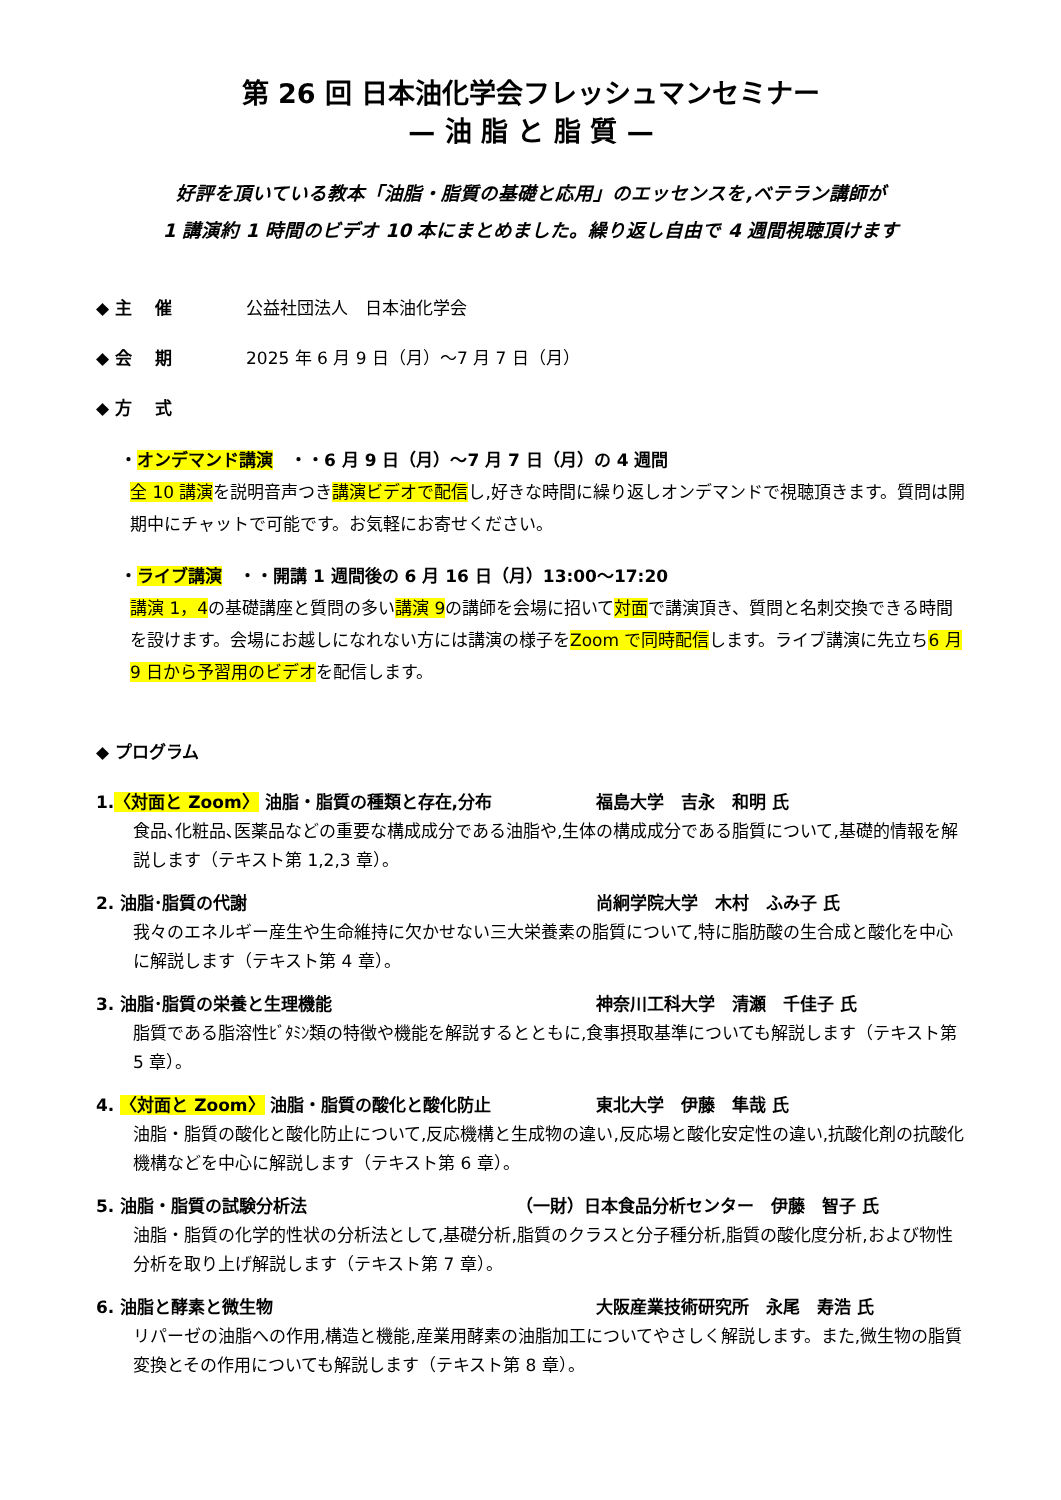第 26 回 日本油化学会フレッシュマンセミナー
— 油 脂 と 脂 質 —
好評を頂いている教本「油脂・脂質の基礎と応用」のエッセンスを,ベテラン講師が
1 講演約 1 時間のビデオ 10 本にまとめました。繰り返し自由で 4 週間視聴頂けます
◆ 主　 催 公益社団法人　日本油化学会
◆ 会　 期 2025 年 6 月 9 日（月）～7 月 7 日（月）
◆ 方　 式
・オンデマンド講演　・・6 月 9 日（月）～7 月 7 日（月）の 4 週間
全 10 講演を説明音声つき講演ビデオで配信し,好きな時間に繰り返しオンデマンドで視聴頂きます。質問は開期中にチャットで可能です。お気軽にお寄せください。
・ライブ講演　・・開講 1 週間後の 6 月 16 日（月）13:00～17:20
講演 1，4の基礎講座と質問の多い講演 9の講師を会場に招いて対面で講演頂き、質問と名刺交換できる時間を設けます。会場にお越しになれない方には講演の様子をZoom で同時配信します。ライブ講演に先立ち6 月 9 日から予習用のビデオを配信します。
◆ プログラム
1.〈対面と Zoom〉 油脂・脂質の種類と存在,分布 福島大学　吉永　和明 氏
食品､化粧品､医薬品などの重要な構成成分である油脂や,生体の構成成分である脂質について,基礎的情報を解説します（テキスト第 1,2,3 章）。
2. 油脂･脂質の代謝 尚絅学院大学　木村　ふみ子 氏
我々のエネルギー産生や生命維持に欠かせない三大栄養素の脂質について,特に脂肪酸の生合成と酸化を中心に解説します（テキスト第 4 章）。
3. 油脂･脂質の栄養と生理機能 神奈川工科大学　清瀬　千佳子 氏
脂質である脂溶性ﾋﾞﾀﾐﾝ類の特徴や機能を解説するとともに,食事摂取基準についても解説します（テキスト第 5 章）。
4. 〈対面と Zoom〉 油脂・脂質の酸化と酸化防止 東北大学　伊藤　隼哉 氏
油脂・脂質の酸化と酸化防止について,反応機構と生成物の違い,反応場と酸化安定性の違い,抗酸化剤の抗酸化機構などを中心に解説します（テキスト第 6 章）。
5. 油脂・脂質の試験分析法 （一財）日本食品分析センター　伊藤　智子 氏
油脂・脂質の化学的性状の分析法として,基礎分析,脂質のクラスと分子種分析,脂質の酸化度分析,および物性分析を取り上げ解説します（テキスト第 7 章）。
6. 油脂と酵素と微生物 大阪産業技術研究所　永尾　寿浩 氏
リパーゼの油脂への作用,構造と機能,産業用酵素の油脂加工についてやさしく解説します。また,微生物の脂質変換とその作用についても解説します（テキスト第 8 章）。